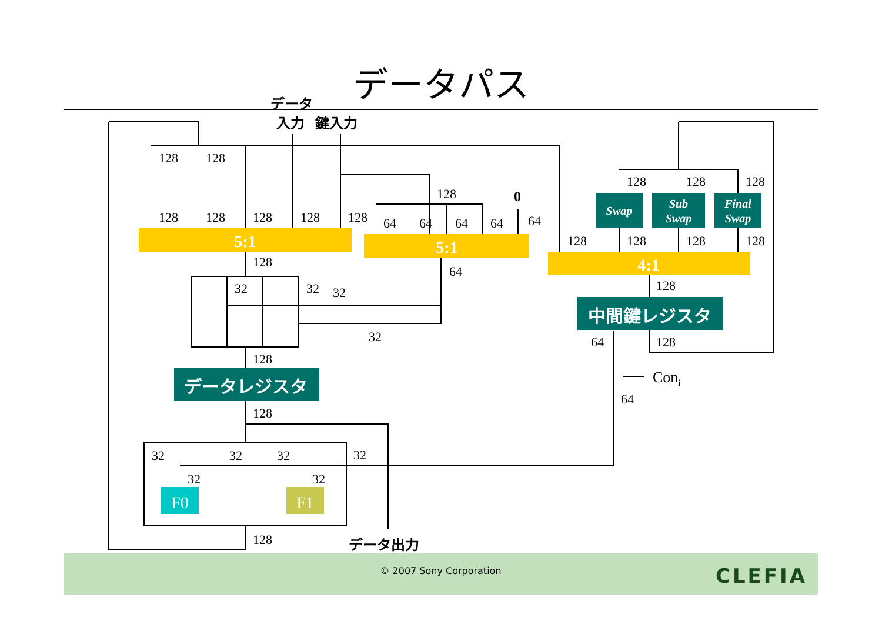データパス
5:1
5:1
4:1
データレジスタ
中間鍵レジスタ
Swap
Sub
Swap
Final
Swap
F0
F1
データ
入力
鍵入力
データ出力
0
Coni
128
128
128
128
128
128
128
128
64
64
64
64
64
128
64
32
32
32
32
128
128
32
32
32
32
32
32
128
128
128
128
128
128
128
128
128
64
128
64
© 2007 Sony Corporation
CLEFIA